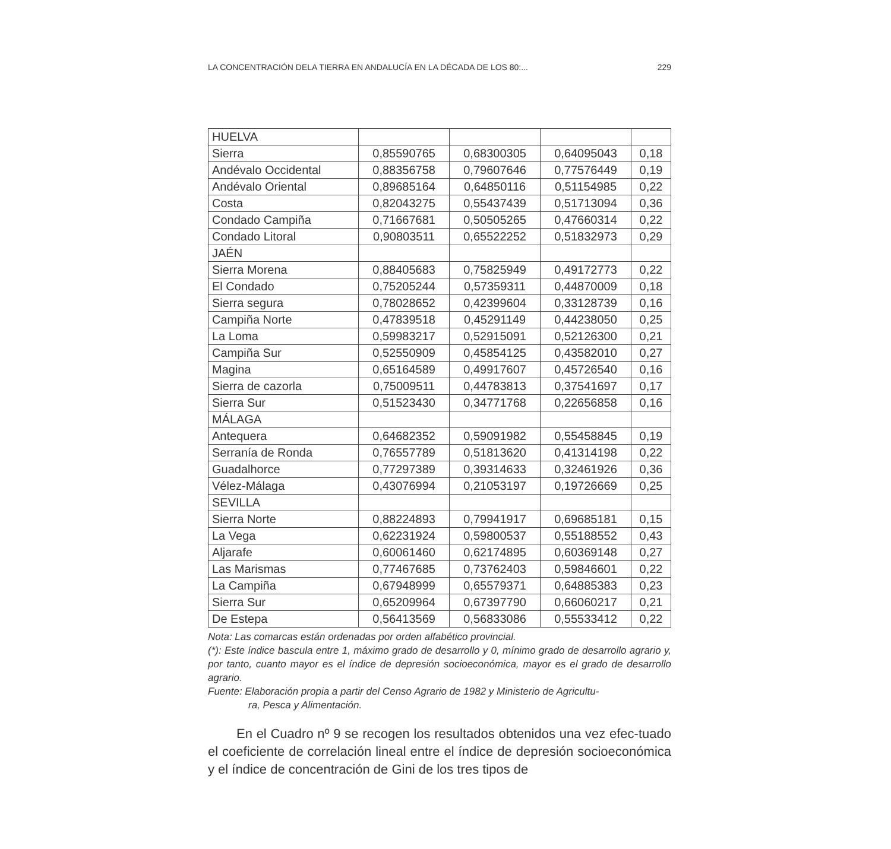LA CONCENTRACIÓN DELA TIERRA EN ANDALUCÍA EN LA DÉCADA DE LOS 80:... 229
| HUELVA | | | | |
| Sierra | 0,85590765 | 0,68300305 | 0,64095043 | 0,18 |
| Andévalo Occidental | 0,88356758 | 0,79607646 | 0,77576449 | 0,19 |
| Andévalo Oriental | 0,89685164 | 0,64850116 | 0,51154985 | 0,22 |
| Costa | 0,82043275 | 0,55437439 | 0,51713094 | 0,36 |
| Condado Campiña | 0,71667681 | 0,50505265 | 0,47660314 | 0,22 |
| Condado Litoral | 0,90803511 | 0,65522252 | 0,51832973 | 0,29 |
| JAÉN | | | | |
| Sierra Morena | 0,88405683 | 0,75825949 | 0,49172773 | 0,22 |
| El Condado | 0,75205244 | 0,57359311 | 0,44870009 | 0,18 |
| Sierra segura | 0,78028652 | 0,42399604 | 0,33128739 | 0,16 |
| Campiña Norte | 0,47839518 | 0,45291149 | 0,44238050 | 0,25 |
| La Loma | 0,59983217 | 0,52915091 | 0,52126300 | 0,21 |
| Campiña Sur | 0,52550909 | 0,45854125 | 0,43582010 | 0,27 |
| Magina | 0,65164589 | 0,49917607 | 0,45726540 | 0,16 |
| Sierra de cazorla | 0,75009511 | 0,44783813 | 0,37541697 | 0,17 |
| Sierra Sur | 0,51523430 | 0,34771768 | 0,22656858 | 0,16 |
| MÁLAGA | | | | |
| Antequera | 0,64682352 | 0,59091982 | 0,55458845 | 0,19 |
| Serranía de Ronda | 0,76557789 | 0,51813620 | 0,41314198 | 0,22 |
| Guadalhorce | 0,77297389 | 0,39314633 | 0,32461926 | 0,36 |
| Vélez-Málaga | 0,43076994 | 0,21053197 | 0,19726669 | 0,25 |
| SEVILLA | | | | |
| Sierra Norte | 0,88224893 | 0,79941917 | 0,69685181 | 0,15 |
| La Vega | 0,62231924 | 0,59800537 | 0,55188552 | 0,43 |
| Aljarafe | 0,60061460 | 0,62174895 | 0,60369148 | 0,27 |
| Las Marismas | 0,77467685 | 0,73762403 | 0,59846601 | 0,22 |
| La Campiña | 0,67948999 | 0,65579371 | 0,64885383 | 0,23 |
| Sierra Sur | 0,65209964 | 0,67397790 | 0,66060217 | 0,21 |
| De Estepa | 0,56413569 | 0,56833086 | 0,55533412 | 0,22 |
Nota: Las comarcas están ordenadas por orden alfabético provincial.
(*): Este índice bascula entre 1, máximo grado de desarrollo y 0, mínimo grado de desarrollo agrario y, por tanto, cuanto mayor es el índice de depresión socioeconómica, mayor es el grado de desarrollo agrario.
Fuente: Elaboración propia a partir del Censo Agrario de 1982 y Ministerio de Agricultu-
ra, Pesca y Alimentación.
En el Cuadro nº 9 se recogen los resultados obtenidos una vez efec-tuado el coeficiente de correlación lineal entre el índice de depresión socioeconómica y el índice de concentración de Gini de los tres tipos de